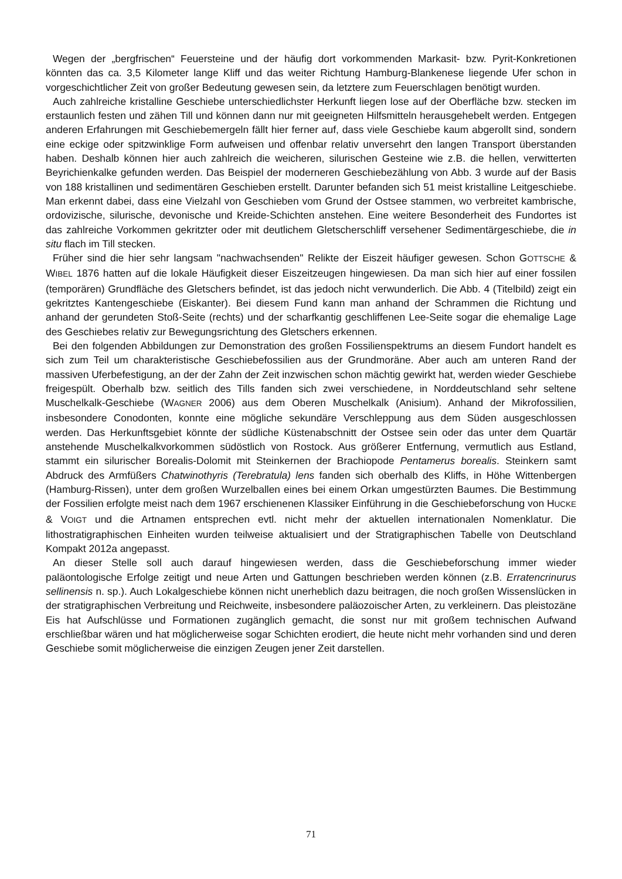Wegen der „bergfrischen“ Feuersteine und der häufig dort vorkommenden Markasit- bzw. Pyrit-Konkretionen könnten das ca. 3,5 Kilometer lange Kliff und das weiter Richtung Hamburg-Blankenese liegende Ufer schon in vorgeschichtlicher Zeit von großer Bedeutung gewesen sein, da letztere zum Feuerschlagen benötigt wurden.
Auch zahlreiche kristalline Geschiebe unterschiedlichster Herkunft liegen lose auf der Oberfläche bzw. stecken im erstaunlich festen und zähen Till und können dann nur mit geeigneten Hilfsmitteln herausgehebelt werden. Entgegen anderen Erfahrungen mit Geschiebemergeln fällt hier ferner auf, dass viele Geschiebe kaum abgerollt sind, sondern eine eckige oder spitzwinklige Form aufweisen und offenbar relativ unversehrt den langen Transport überstanden haben. Deshalb können hier auch zahlreich die weicheren, silurischen Gesteine wie z.B. die hellen, verwitterten Beyrichienkalke gefunden werden. Das Beispiel der moderneren Geschiebezählung von Abb. 3 wurde auf der Basis von 188 kristallinen und sedimentären Geschieben erstellt. Darunter befanden sich 51 meist kristalline Leitgeschiebe. Man erkennt dabei, dass eine Vielzahl von Geschieben vom Grund der Ostsee stammen, wo verbreitet kambrische, ordovizische, silurische, devonische und Kreide-Schichten anstehen. Eine weitere Besonderheit des Fundortes ist das zahlreiche Vorkommen gekritzter oder mit deutlichem Gletscherschliff versehener Sedimentärgeschiebe, die in situ flach im Till stecken.
Früher sind die hier sehr langsam "nachwachsenden" Relikte der Eiszeit häufiger gewesen. Schon GOTTSCHE & WIBEL 1876 hatten auf die lokale Häufigkeit dieser Eiszeitzeugen hingewiesen. Da man sich hier auf einer fossilen (temporären) Grundfläche des Gletschers befindet, ist das jedoch nicht verwunderlich. Die Abb. 4 (Titelbild) zeigt ein gekritztes Kantengeschiebe (Eiskanter). Bei diesem Fund kann man anhand der Schrammen die Richtung und anhand der gerundeten Stoß-Seite (rechts) und der scharfkantig geschliffenen Lee-Seite sogar die ehemalige Lage des Geschiebes relativ zur Bewegungsrichtung des Gletschers erkennen.
Bei den folgenden Abbildungen zur Demonstration des großen Fossilienspektrums an diesem Fundort handelt es sich zum Teil um charakteristische Geschiebefossilien aus der Grundmoräne. Aber auch am unteren Rand der massiven Uferbefestigung, an der der Zahn der Zeit inzwischen schon mächtig gewirkt hat, werden wieder Geschiebe freigespült. Oberhalb bzw. seitlich des Tills fanden sich zwei verschiedene, in Norddeutschland sehr seltene Muschelkalk-Geschiebe (WAGNER 2006) aus dem Oberen Muschelkalk (Anisium). Anhand der Mikrofossilien, insbesondere Conodonten, konnte eine mögliche sekundäre Verschleppung aus dem Süden ausgeschlossen werden. Das Herkunftsgebiet könnte der südliche Küstenabschnitt der Ostsee sein oder das unter dem Quartär anstehende Muschelkalkvorkommen südöstlich von Rostock. Aus größerer Entfernung, vermutlich aus Estland, stammt ein silurischer Borealis-Dolomit mit Steinkernen der Brachiopode Pentamerus borealis. Steinkern samt Abdruck des Armfüßers Chatwinothyris (Terebratula) lens fanden sich oberhalb des Kliffs, in Höhe Wittenbergen (Hamburg-Rissen), unter dem großen Wurzelballen eines bei einem Orkan umgestürzten Baumes. Die Bestimmung der Fossilien erfolgte meist nach dem 1967 erschienenen Klassiker Einführung in die Geschiebeforschung von HUCKE & VOIGT und die Artnamen entsprechen evtl. nicht mehr der aktuellen internationalen Nomenklatur. Die lithostratigraphischen Einheiten wurden teilweise aktualisiert und der Stratigraphischen Tabelle von Deutschland Kompakt 2012a angepasst.
An dieser Stelle soll auch darauf hingewiesen werden, dass die Geschiebeforschung immer wieder paläontologische Erfolge zeitigt und neue Arten und Gattungen beschrieben werden können (z.B. Erratencrinurus sellinensis n. sp.). Auch Lokalgeschiebe können nicht unerheblich dazu beitragen, die noch großen Wissenslücken in der stratigraphischen Verbreitung und Reichweite, insbesondere paläozoischer Arten, zu verkleinern. Das pleistozäne Eis hat Aufschlüsse und Formationen zugänglich gemacht, die sonst nur mit großem technischen Aufwand erschließbar wären und hat möglicherweise sogar Schichten erodiert, die heute nicht mehr vorhanden sind und deren Geschiebe somit möglicherweise die einzigen Zeugen jener Zeit darstellen.
71